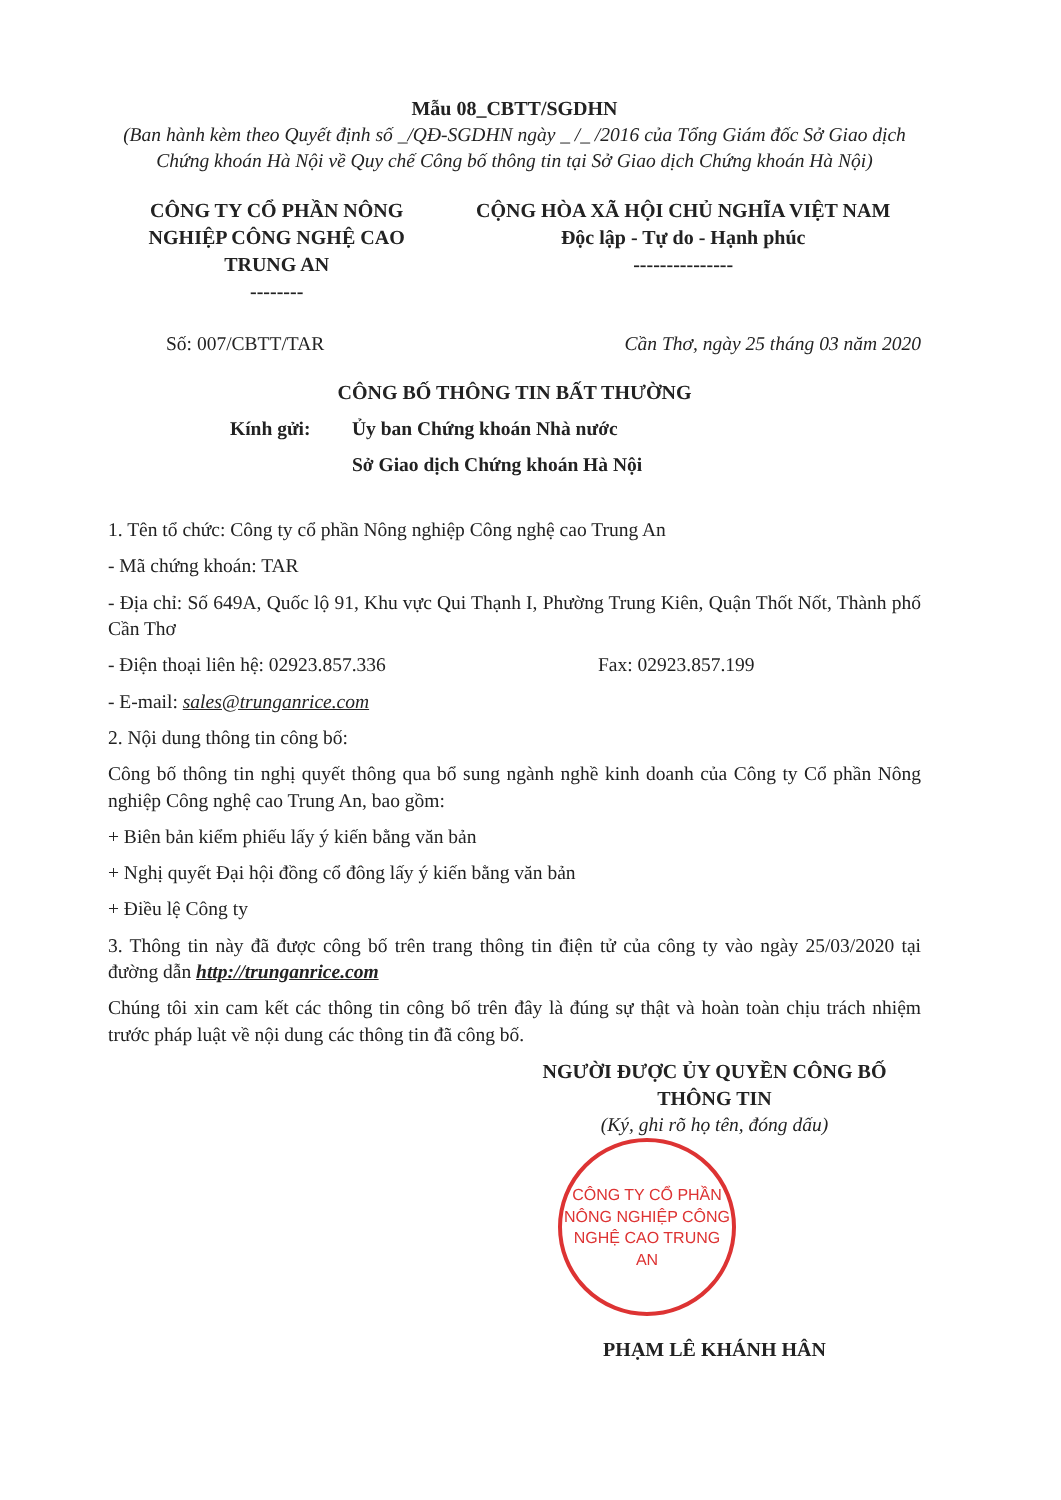Mẫu 08_CBTT/SGDHN
(Ban hành kèm theo Quyết định số _/QĐ-SGDHN ngày _ /_ /2016 của Tổng Giám đốc Sở Giao dịch Chứng khoán Hà Nội về Quy chế Công bố thông tin tại Sở Giao dịch Chứng khoán Hà Nội)
CÔNG TY CỔ PHẦN NÔNG NGHIỆP CÔNG NGHỆ CAO TRUNG AN
--------
CỘNG HÒA XÃ HỘI CHỦ NGHĨA VIỆT NAM
Độc lập - Tự do - Hạnh phúc
---------------
Số: 007/CBTT/TAR Cần Thơ, ngày 25 tháng 03 năm 2020
CÔNG BỐ THÔNG TIN BẤT THƯỜNG
Kính gửi: Ủy ban Chứng khoán Nhà nước
Sở Giao dịch Chứng khoán Hà Nội
1. Tên tổ chức: Công ty cổ phần Nông nghiệp Công nghệ cao Trung An
- Mã chứng khoán: TAR
- Địa chỉ: Số 649A, Quốc lộ 91, Khu vực Qui Thạnh I, Phường Trung Kiên, Quận Thốt Nốt, Thành phố Cần Thơ
- Điện thoại liên hệ: 02923.857.336 Fax: 02923.857.199
- E-mail: sales@trunganrice.com
2. Nội dung thông tin công bố:
Công bố thông tin nghị quyết thông qua bổ sung ngành nghề kinh doanh của Công ty Cổ phần Nông nghiệp Công nghệ cao Trung An, bao gồm:
+ Biên bản kiểm phiếu lấy ý kiến bằng văn bản
+ Nghị quyết Đại hội đồng cổ đông lấy ý kiến bằng văn bản
+ Điều lệ Công ty
3. Thông tin này đã được công bố trên trang thông tin điện tử của công ty vào ngày 25/03/2020 tại đường dẫn http://trunganrice.com
Chúng tôi xin cam kết các thông tin công bố trên đây là đúng sự thật và hoàn toàn chịu trách nhiệm trước pháp luật về nội dung các thông tin đã công bố.
NGƯỜI ĐƯỢC ỦY QUYỀN CÔNG BỐ THÔNG TIN
(Ký, ghi rõ họ tên, đóng dấu)
CÔNG TY CỔ PHẦN NÔNG NGHIỆP CÔNG NGHỆ CAO TRUNG AN
PHẠM LÊ KHÁNH HÂN